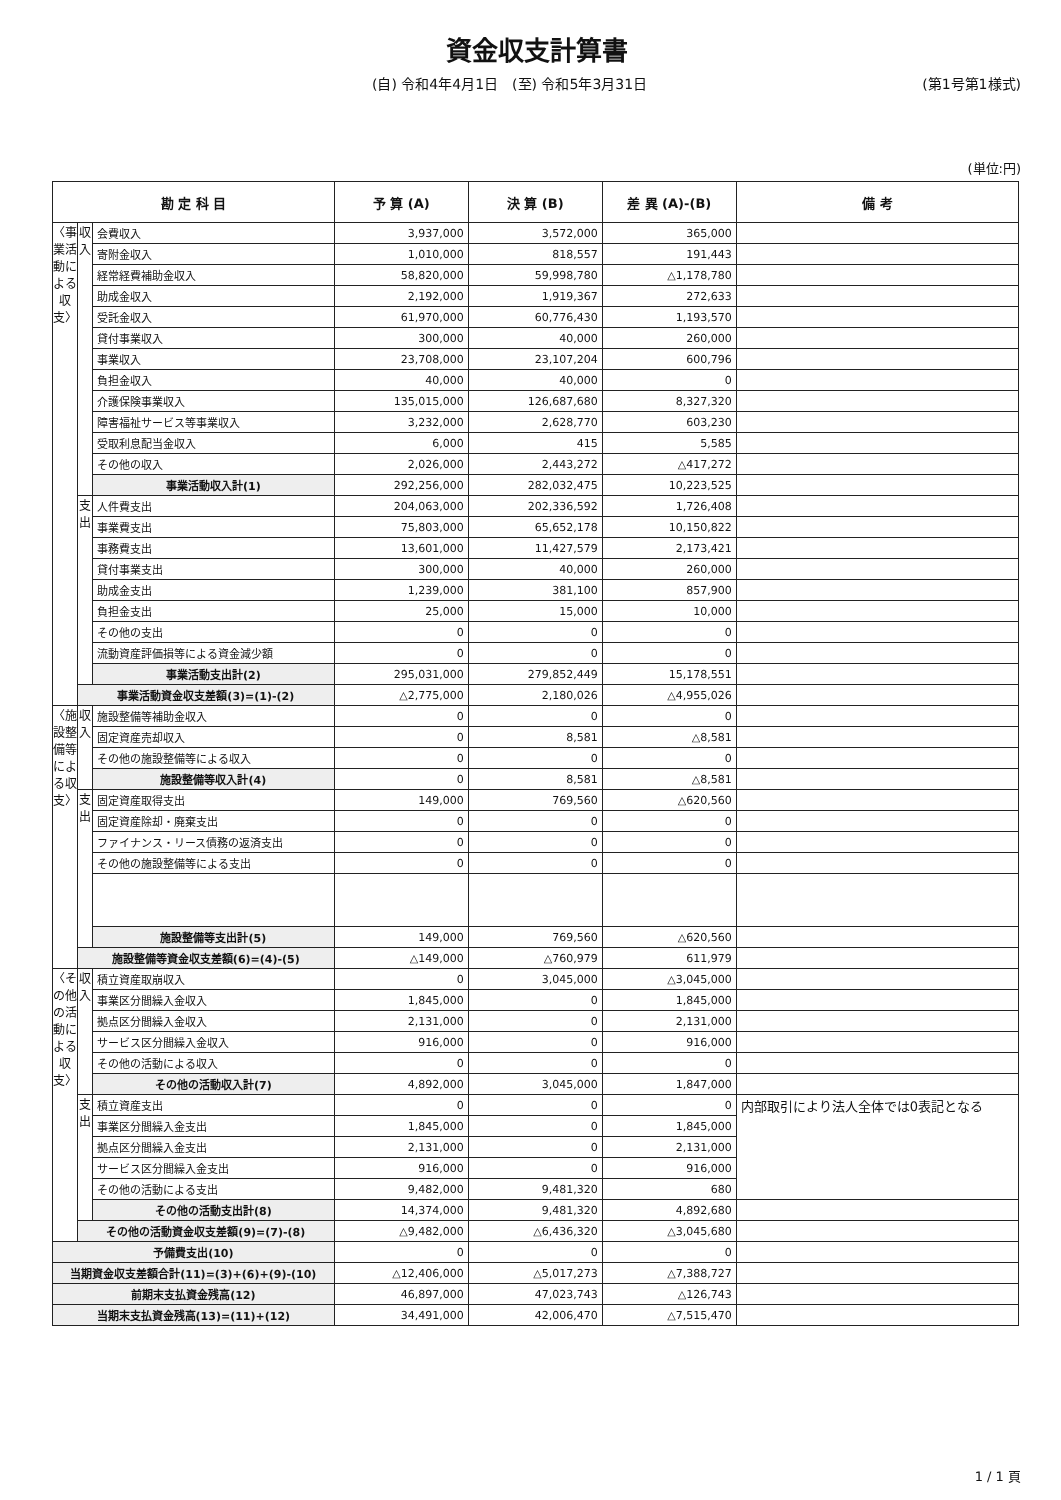資金収支計算書
(自) 令和4年4月1日　(至) 令和5年3月31日 (第1号第1様式)
(単位:円)
| 勘 定 科 目 | | | 予 算 (A) | 決 算 (B) | 差 異 (A)-(B) | 備 考 |
| --- | --- | --- | --- | --- | --- | --- |
| 〈事業活動による収支〉 | 収入 | 会費収入 | 3,937,000 | 3,572,000 | 365,000 | |
| | | 寄附金収入 | 1,010,000 | 818,557 | 191,443 | |
| | | 経常経費補助金収入 | 58,820,000 | 59,998,780 | △1,178,780 | |
| | | 助成金収入 | 2,192,000 | 1,919,367 | 272,633 | |
| | | 受託金収入 | 61,970,000 | 60,776,430 | 1,193,570 | |
| | | 貸付事業収入 | 300,000 | 40,000 | 260,000 | |
| | | 事業収入 | 23,708,000 | 23,107,204 | 600,796 | |
| | | 負担金収入 | 40,000 | 40,000 | 0 | |
| | | 介護保険事業収入 | 135,015,000 | 126,687,680 | 8,327,320 | |
| | | 障害福祉サービス等事業収入 | 3,232,000 | 2,628,770 | 603,230 | |
| | | 受取利息配当金収入 | 6,000 | 415 | 5,585 | |
| | | その他の収入 | 2,026,000 | 2,443,272 | △417,272 | |
| | | 事業活動収入計(1) | 292,256,000 | 282,032,475 | 10,223,525 | |
| | 支出 | 人件費支出 | 204,063,000 | 202,336,592 | 1,726,408 | |
| | | 事業費支出 | 75,803,000 | 65,652,178 | 10,150,822 | |
| | | 事務費支出 | 13,601,000 | 11,427,579 | 2,173,421 | |
| | | 貸付事業支出 | 300,000 | 40,000 | 260,000 | |
| | | 助成金支出 | 1,239,000 | 381,100 | 857,900 | |
| | | 負担金支出 | 25,000 | 15,000 | 10,000 | |
| | | その他の支出 | 0 | 0 | 0 | |
| | | 流動資産評価損等による資金減少額 | 0 | 0 | 0 | |
| | | 事業活動支出計(2) | 295,031,000 | 279,852,449 | 15,178,551 | |
| | 事業活動資金収支差額(3)=(1)-(2) | | △2,775,000 | 2,180,026 | △4,955,026 | |
| 〈施設整備等による収支〉 | 収入 | 施設整備等補助金収入 | 0 | 0 | 0 | |
| | | 固定資産売却収入 | 0 | 8,581 | △8,581 | |
| | | その他の施設整備等による収入 | 0 | 0 | 0 | |
| | | 施設整備等収入計(4) | 0 | 8,581 | △8,581 | |
| | 支出 | 固定資産取得支出 | 149,000 | 769,560 | △620,560 | |
| | | 固定資産除却・廃棄支出 | 0 | 0 | 0 | |
| | | ファイナンス・リース債務の返済支出 | 0 | 0 | 0 | |
| | | その他の施設整備等による支出 | 0 | 0 | 0 | |
| | | 施設整備等支出計(5) | 149,000 | 769,560 | △620,560 | |
| | 施設整備等資金収支差額(6)=(4)-(5) | | △149,000 | △760,979 | 611,979 | |
| 〈その他の活動による収支〉 | 収入 | 積立資産取崩収入 | 0 | 3,045,000 | △3,045,000 | |
| | | 事業区分間繰入金収入 | 1,845,000 | 0 | 1,845,000 | |
| | | 拠点区分間繰入金収入 | 2,131,000 | 0 | 2,131,000 | |
| | | サービス区分間繰入金収入 | 916,000 | 0 | 916,000 | |
| | | その他の活動による収入 | 0 | 0 | 0 | |
| | | その他の活動収入計(7) | 4,892,000 | 3,045,000 | 1,847,000 | |
| | 支出 | 積立資産支出 | 0 | 0 | 0 | 内部取引により法人全体では0表記となる |
| | | 事業区分間繰入金支出 | 1,845,000 | 0 | 1,845,000 | |
| | | 拠点区分間繰入金支出 | 2,131,000 | 0 | 2,131,000 | |
| | | サービス区分間繰入金支出 | 916,000 | 0 | 916,000 | |
| | | その他の活動による支出 | 9,482,000 | 9,481,320 | 680 | |
| | | その他の活動支出計(8) | 14,374,000 | 9,481,320 | 4,892,680 | |
| | その他の活動資金収支差額(9)=(7)-(8) | | △9,482,000 | △6,436,320 | △3,045,680 | |
| 予備費支出(10) | | | 0 | 0 | 0 | |
| 当期資金収支差額合計(11)=(3)+(6)+(9)-(10) | | | △12,406,000 | △5,017,273 | △7,388,727 | |
| 前期末支払資金残高(12) | | | 46,897,000 | 47,023,743 | △126,743 | |
| 当期末支払資金残高(13)=(11)+(12) | | | 34,491,000 | 42,006,470 | △7,515,470 | |
1 / 1 頁